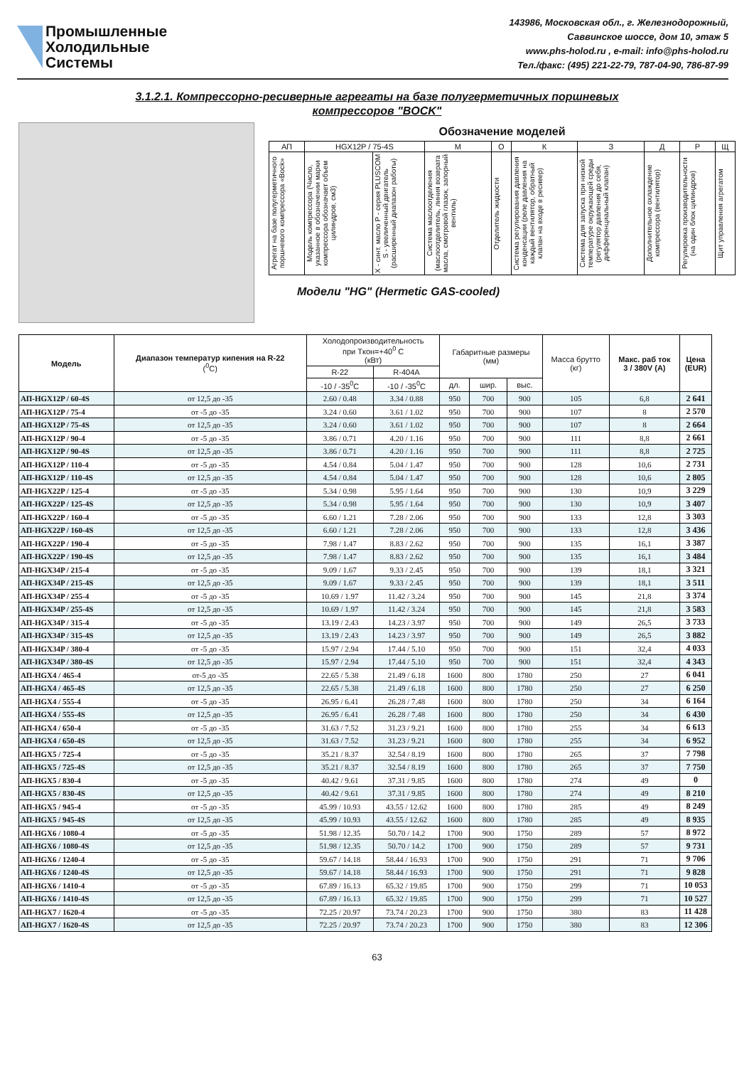Промышленные
Холодильные
Системы
143986, Московская обл., г. Железнодорожный,
Саввинское шоссе, дом 10, этаж 5
www.phs-holod.ru , e-mail: info@phs-holod.ru
Тел./факс: (495) 221-22-79, 787-04-90, 786-87-99
3.1.2.1. Компрессорно-ресиверные агрегаты на базе полугерметичных поршневых
компрессоров "BOCK"
Обозначение моделей
| АП | HGX12P / 75-4S | | М | О | К | З | Д | Р | Щ |
| Агрегат на базе полугерметичного поршневого компрессора «Bock» | Модель компрессора (Число, указанное в обозначении марки компрессора обозначает объем цилиндров, см3) | Х - синт. масло Р - серия PLUSCOM S - увеличенный двигатель (расширенный диапазон работы) | Система маслоотделения (маслоотделитель, линия возврата масла, смотровой глазок, запорный вентиль) | Отделитель жидкости | Система регулирования давления конденсации (реле давления на каждый вентилятор, обратный клапан на входе в ресивер) | Система для запуска при низкой температуре окружающей среды (регулятор давления до себя, дифференциальный клапан) | Дополнительное охлаждение компрессора (вентилятор) | Регулировка производительности (на один блок цилиндров) | Щит управления агрегатом |
Модели "HG" (Hermetic GAS-cooled)
| Модель | Диапазон температур кипения на R-22 (<sup>0</sup>C) | Холодопроизводительность при Tкон=+40<sup>0</sup> C (кВт) | | Габаритные размеры (мм) | | | Масса брутто (кг) | Макс. раб ток 3 / 380V (A) | Цена (EUR) |
| --- | --- | --- | --- | --- | --- | --- | --- | --- | --- |
| | | R-22 | R-404A | | | | | | |
| | | -10 / -35<sup>0</sup>C | -10 / -35<sup>0</sup>C | дл. | шир. | выс. | | | |
| АП-HGX12P / 60-4S | от 12,5 до -35 | 2.60 / 0.48 | 3.34 / 0.88 | 950 | 700 | 900 | 105 | 6,8 | 2 641 |
| АП-HGX12P / 75-4 | от -5 до -35 | 3.24 / 0.60 | 3.61 / 1.02 | 950 | 700 | 900 | 107 | 8 | 2 570 |
| АП-HGX12P / 75-4S | от 12,5 до -35 | 3.24 / 0.60 | 3.61 / 1.02 | 950 | 700 | 900 | 107 | 8 | 2 664 |
| АП-HGX12P / 90-4 | от -5 до -35 | 3.86 / 0.71 | 4.20 / 1.16 | 950 | 700 | 900 | 111 | 8,8 | 2 661 |
| АП-HGX12P / 90-4S | от 12,5 до -35 | 3.86 / 0.71 | 4.20 / 1.16 | 950 | 700 | 900 | 111 | 8,8 | 2 725 |
| АП-HGX12P / 110-4 | от -5 до -35 | 4.54 / 0.84 | 5.04 / 1.47 | 950 | 700 | 900 | 128 | 10,6 | 2 731 |
| АП-HGX12P / 110-4S | от 12,5 до -35 | 4.54 / 0.84 | 5.04 / 1.47 | 950 | 700 | 900 | 128 | 10,6 | 2 805 |
| АП-HGX22P / 125-4 | от -5 до -35 | 5.34 / 0.98 | 5.95 / 1.64 | 950 | 700 | 900 | 130 | 10,9 | 3 229 |
| АП-HGX22P / 125-4S | от 12,5 до -35 | 5.34 / 0.98 | 5.95 / 1.64 | 950 | 700 | 900 | 130 | 10,9 | 3 407 |
| АП-HGX22P / 160-4 | от -5 до -35 | 6.60 / 1.21 | 7.28 / 2.06 | 950 | 700 | 900 | 133 | 12,8 | 3 303 |
| АП-HGX22P / 160-4S | от 12,5 до -35 | 6.60 / 1.21 | 7.28 / 2.06 | 950 | 700 | 900 | 133 | 12,8 | 3 436 |
| АП-HGX22P / 190-4 | от -5 до -35 | 7.98 / 1.47 | 8.83 / 2.62 | 950 | 700 | 900 | 135 | 16,1 | 3 387 |
| АП-HGX22P / 190-4S | от 12,5 до -35 | 7.98 / 1.47 | 8.83 / 2.62 | 950 | 700 | 900 | 135 | 16,1 | 3 484 |
| АП-HGX34P / 215-4 | от -5 до -35 | 9.09 / 1.67 | 9.33 / 2.45 | 950 | 700 | 900 | 139 | 18,1 | 3 321 |
| АП-HGX34P / 215-4S | от 12,5 до -35 | 9.09 / 1.67 | 9.33 / 2.45 | 950 | 700 | 900 | 139 | 18,1 | 3 511 |
| АП-HGX34P / 255-4 | от -5 до -35 | 10.69 / 1.97 | 11.42 / 3.24 | 950 | 700 | 900 | 145 | 21,8 | 3 374 |
| АП-HGX34P / 255-4S | от 12,5 до -35 | 10.69 / 1.97 | 11.42 / 3.24 | 950 | 700 | 900 | 145 | 21,8 | 3 583 |
| АП-HGX34P / 315-4 | от -5 до -35 | 13.19 / 2.43 | 14.23 / 3.97 | 950 | 700 | 900 | 149 | 26,5 | 3 733 |
| АП-HGX34P / 315-4S | от 12,5 до -35 | 13.19 / 2.43 | 14.23 / 3.97 | 950 | 700 | 900 | 149 | 26,5 | 3 882 |
| АП-HGX34P / 380-4 | от -5 до -35 | 15.97 / 2.94 | 17.44 / 5.10 | 950 | 700 | 900 | 151 | 32,4 | 4 033 |
| АП-HGX34P / 380-4S | от 12,5 до -35 | 15.97 / 2.94 | 17.44 / 5.10 | 950 | 700 | 900 | 151 | 32,4 | 4 343 |
| АП-HGX4 / 465-4 | от-5 до -35 | 22.65 / 5.38 | 21.49 / 6.18 | 1600 | 800 | 1780 | 250 | 27 | 6 041 |
| АП-HGX4 / 465-4S | от 12,5 до -35 | 22.65 / 5.38 | 21.49 / 6.18 | 1600 | 800 | 1780 | 250 | 27 | 6 250 |
| АП-HGX4 / 555-4 | от -5 до -35 | 26.95 / 6.41 | 26.28 / 7.48 | 1600 | 800 | 1780 | 250 | 34 | 6 164 |
| АП-HGX4 / 555-4S | от 12,5 до -35 | 26.95 / 6.41 | 26.28 / 7.48 | 1600 | 800 | 1780 | 250 | 34 | 6 430 |
| АП-HGX4 / 650-4 | от -5 до -35 | 31.63 / 7.52 | 31.23 / 9.21 | 1600 | 800 | 1780 | 255 | 34 | 6 613 |
| АП-HGX4 / 650-4S | от 12,5 до -35 | 31.63 / 7.52 | 31.23 / 9.21 | 1600 | 800 | 1780 | 255 | 34 | 6 952 |
| АП-HGX5 / 725-4 | от -5 до -35 | 35.21 / 8.37 | 32.54 / 8.19 | 1600 | 800 | 1780 | 265 | 37 | 7 798 |
| АП-HGX5 / 725-4S | от 12,5 до -35 | 35.21 / 8.37 | 32.54 / 8.19 | 1600 | 800 | 1780 | 265 | 37 | 7 750 |
| АП-HGX5 / 830-4 | от -5 до -35 | 40.42 / 9.61 | 37.31 / 9.85 | 1600 | 800 | 1780 | 274 | 49 | 0 |
| АП-HGX5 / 830-4S | от 12,5 до -35 | 40.42 / 9.61 | 37.31 / 9.85 | 1600 | 800 | 1780 | 274 | 49 | 8 210 |
| АП-HGX5 / 945-4 | от -5 до -35 | 45.99 / 10.93 | 43.55 / 12.62 | 1600 | 800 | 1780 | 285 | 49 | 8 249 |
| АП-HGX5 / 945-4S | от 12,5 до -35 | 45.99 / 10.93 | 43.55 / 12.62 | 1600 | 800 | 1780 | 285 | 49 | 8 935 |
| АП-HGX6 / 1080-4 | от -5 до -35 | 51.98 / 12.35 | 50.70 / 14.2 | 1700 | 900 | 1750 | 289 | 57 | 8 972 |
| АП-HGX6 / 1080-4S | от 12,5 до -35 | 51.98 / 12.35 | 50.70 / 14.2 | 1700 | 900 | 1750 | 289 | 57 | 9 731 |
| АП-HGX6 / 1240-4 | от -5 до -35 | 59.67 / 14.18 | 58.44 / 16.93 | 1700 | 900 | 1750 | 291 | 71 | 9 706 |
| АП-HGX6 / 1240-4S | от 12,5 до -35 | 59.67 / 14.18 | 58.44 / 16.93 | 1700 | 900 | 1750 | 291 | 71 | 9 828 |
| АП-HGX6 / 1410-4 | от -5 до -35 | 67.89 / 16.13 | 65.32 / 19.85 | 1700 | 900 | 1750 | 299 | 71 | 10 053 |
| АП-HGX6 / 1410-4S | от 12,5 до -35 | 67.89 / 16.13 | 65.32 / 19.85 | 1700 | 900 | 1750 | 299 | 71 | 10 527 |
| АП-HGX7 / 1620-4 | от -5 до -35 | 72.25 / 20.97 | 73.74 / 20.23 | 1700 | 900 | 1750 | 380 | 83 | 11 428 |
| АП-HGX7 / 1620-4S | от 12,5 до -35 | 72.25 / 20.97 | 73.74 / 20.23 | 1700 | 900 | 1750 | 380 | 83 | 12 306 |
63